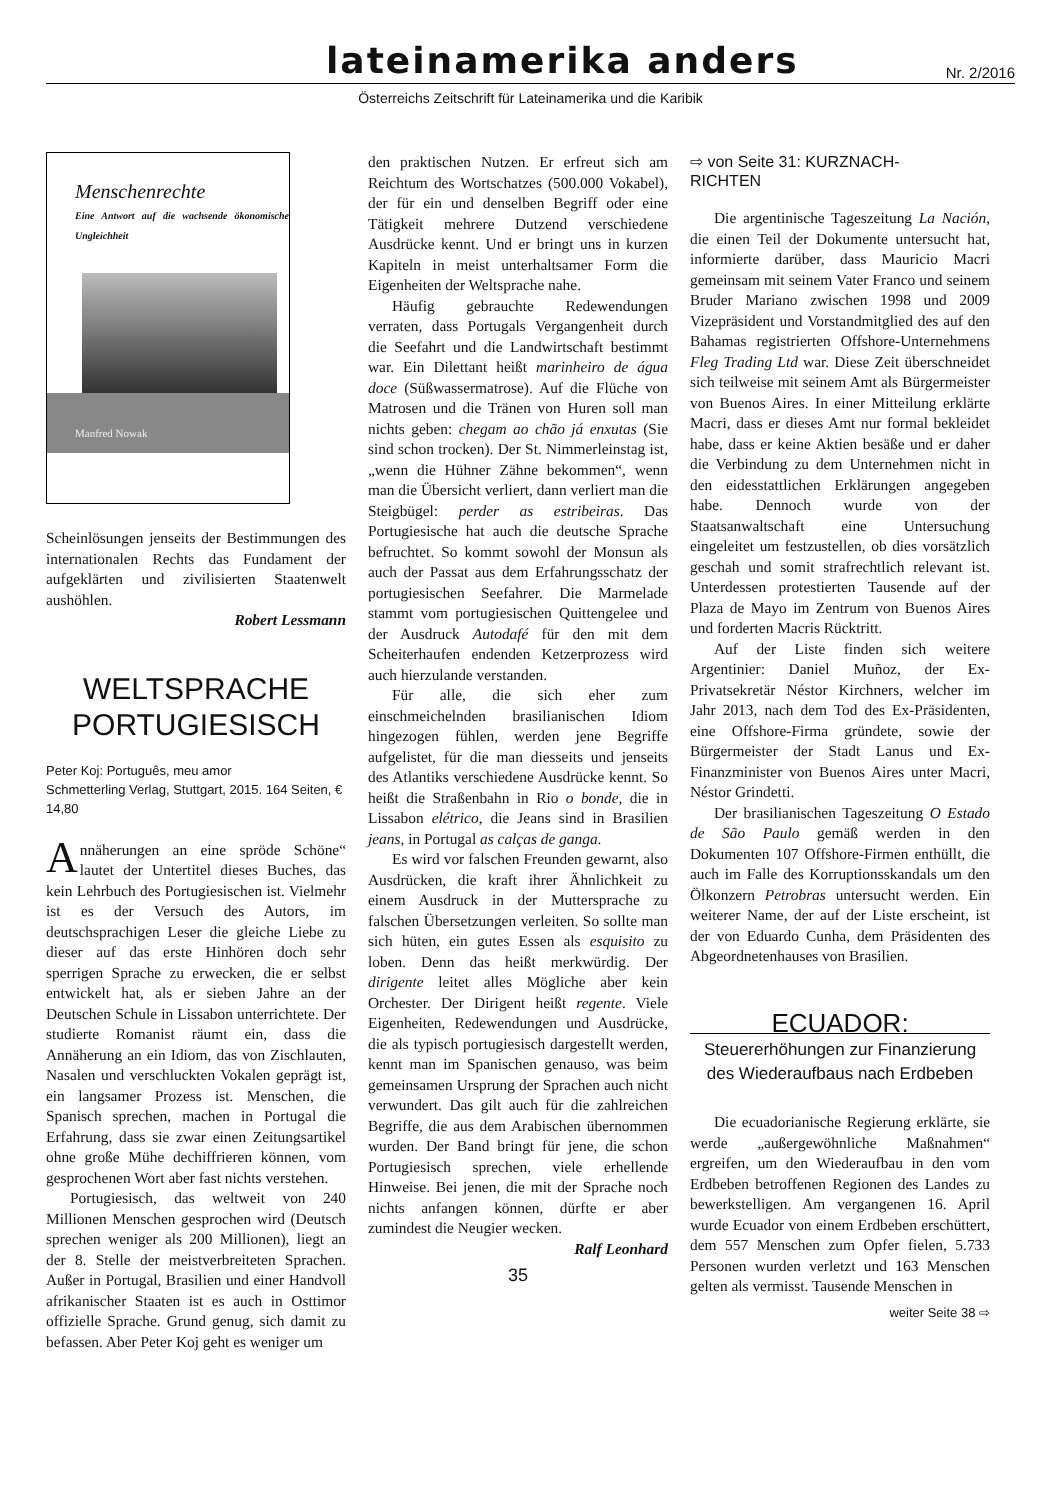lateinamerika anders
Nr. 2/2016
Österreichs Zeitschrift für Lateinamerika und die Karibik
Menschenrechte
Eine Antwort auf die wachsende ökonomische Ungleichheit
Manfred Nowak
Scheinlösungen jenseits der Bestimmungen des internationalen Rechts das Fundament der aufgeklärten und zivilisierten Staatenwelt aushöhlen.
Robert Lessmann
WELTSPRACHE
PORTUGIESISCH
Peter Koj: Português, meu amor
Schmetterling Verlag, Stuttgart, 2015. 164 Seiten, € 14,80
Annäherungen an eine spröde Schöne“ lautet der Untertitel dieses Buches, das kein Lehrbuch des Portugiesischen ist. Vielmehr ist es der Versuch des Autors, im deutschsprachigen Leser die gleiche Liebe zu dieser auf das erste Hinhören doch sehr sperrigen Sprache zu erwecken, die er selbst entwickelt hat, als er sieben Jahre an der Deutschen Schule in Lissabon unterrichtete. Der studierte Romanist räumt ein, dass die Annäherung an ein Idiom, das von Zischlauten, Nasalen und verschluckten Vokalen geprägt ist, ein langsamer Prozess ist. Menschen, die Spanisch sprechen, machen in Portugal die Erfahrung, dass sie zwar einen Zeitungsartikel ohne große Mühe dechiffrieren können, vom gesprochenen Wort aber fast nichts verstehen.
Portugiesisch, das weltweit von 240 Millionen Menschen gesprochen wird (Deutsch sprechen weniger als 200 Millionen), liegt an der 8. Stelle der meistverbreiteten Sprachen. Außer in Portugal, Brasilien und einer Handvoll afrikanischer Staaten ist es auch in Osttimor offizielle Sprache. Grund genug, sich damit zu befassen. Aber Peter Koj geht es weniger um
den praktischen Nutzen. Er erfreut sich am Reichtum des Wortschatzes (500.000 Vokabel), der für ein und denselben Begriff oder eine Tätigkeit mehrere Dutzend verschiedene Ausdrücke kennt. Und er bringt uns in kurzen Kapiteln in meist unterhaltsamer Form die Eigenheiten der Weltsprache nahe.
Häufig gebrauchte Redewendungen verraten, dass Portugals Vergangenheit durch die Seefahrt und die Landwirtschaft bestimmt war. Ein Dilettant heißt marinheiro de água doce (Süßwassermatrose). Auf die Flüche von Matrosen und die Tränen von Huren soll man nichts geben: chegam ao chão já enxutas (Sie sind schon trocken). Der St. Nimmerleinstag ist, „wenn die Hühner Zähne bekommen“, wenn man die Übersicht verliert, dann verliert man die Steigbügel: perder as estribeiras. Das Portugiesische hat auch die deutsche Sprache befruchtet. So kommt sowohl der Monsun als auch der Passat aus dem Erfahrungsschatz der portugiesischen Seefahrer. Die Marmelade stammt vom portugiesischen Quittengelee und der Ausdruck Autodafé für den mit dem Scheiterhaufen endenden Ketzerprozess wird auch hierzulande verstanden.
Für alle, die sich eher zum einschmeichelnden brasilianischen Idiom hingezogen fühlen, werden jene Begriffe aufgelistet, für die man diesseits und jenseits des Atlantiks verschiedene Ausdrücke kennt. So heißt die Straßenbahn in Rio o bonde, die in Lissabon elétrico, die Jeans sind in Brasilien jeans, in Portugal as calças de ganga.
Es wird vor falschen Freunden gewarnt, also Ausdrücken, die kraft ihrer Ähnlichkeit zu einem Ausdruck in der Muttersprache zu falschen Übersetzungen verleiten. So sollte man sich hüten, ein gutes Essen als esquisito zu loben. Denn das heißt merkwürdig. Der dirigente leitet alles Mögliche aber kein Orchester. Der Dirigent heißt regente. Viele Eigenheiten, Redewendungen und Ausdrücke, die als typisch portugiesisch dargestellt werden, kennt man im Spanischen genauso, was beim gemeinsamen Ursprung der Sprachen auch nicht verwundert. Das gilt auch für die zahlreichen Begriffe, die aus dem Arabischen übernommen wurden. Der Band bringt für jene, die schon Portugiesisch sprechen, viele erhellende Hinweise. Bei jenen, die mit der Sprache noch nichts anfangen können, dürfte er aber zumindest die Neugier wecken.
Ralf Leonhard
35
⇨ von Seite 31: KURZNACH-
RICHTEN
Die argentinische Tageszeitung La Nación, die einen Teil der Dokumente untersucht hat, informierte darüber, dass Mauricio Macri gemeinsam mit seinem Vater Franco und seinem Bruder Mariano zwischen 1998 und 2009 Vizepräsident und Vorstandmitglied des auf den Bahamas registrierten Offshore-Unternehmens Fleg Trading Ltd war. Diese Zeit überschneidet sich teilweise mit seinem Amt als Bürgermeister von Buenos Aires. In einer Mitteilung erklärte Macri, dass er dieses Amt nur formal bekleidet habe, dass er keine Aktien besäße und er daher die Verbindung zu dem Unternehmen nicht in den eidesstattlichen Erklärungen angegeben habe. Dennoch wurde von der Staatsanwaltschaft eine Untersuchung eingeleitet um festzustellen, ob dies vorsätzlich geschah und somit strafrechtlich relevant ist. Unterdessen protestierten Tausende auf der Plaza de Mayo im Zentrum von Buenos Aires und forderten Macris Rücktritt.
Auf der Liste finden sich weitere Argentinier: Daniel Muñoz, der Ex-Privatsekretär Néstor Kirchners, welcher im Jahr 2013, nach dem Tod des Ex-Präsidenten, eine Offshore-Firma gründete, sowie der Bürgermeister der Stadt Lanus und Ex-Finanzminister von Buenos Aires unter Macri, Néstor Grindetti.
Der brasilianischen Tageszeitung O Estado de São Paulo gemäß werden in den Dokumenten 107 Offshore-Firmen enthüllt, die auch im Falle des Korruptionsskandals um den Ölkonzern Petrobras untersucht werden. Ein weiterer Name, der auf der Liste erscheint, ist der von Eduardo Cunha, dem Präsidenten des Abgeordnetenhauses von Brasilien.
ECUADOR:
Steuererhöhungen zur Finanzierung des Wiederaufbaus nach Erdbeben
Die ecuadorianische Regierung erklärte, sie werde „außergewöhnliche Maßnahmen“ ergreifen, um den Wiederaufbau in den vom Erdbeben betroffenen Regionen des Landes zu bewerkstelligen. Am vergangenen 16. April wurde Ecuador von einem Erdbeben erschüttert, dem 557 Menschen zum Opfer fielen, 5.733 Personen wurden verletzt und 163 Menschen gelten als vermisst. Tausende Menschen in
weiter Seite 38 ⇨